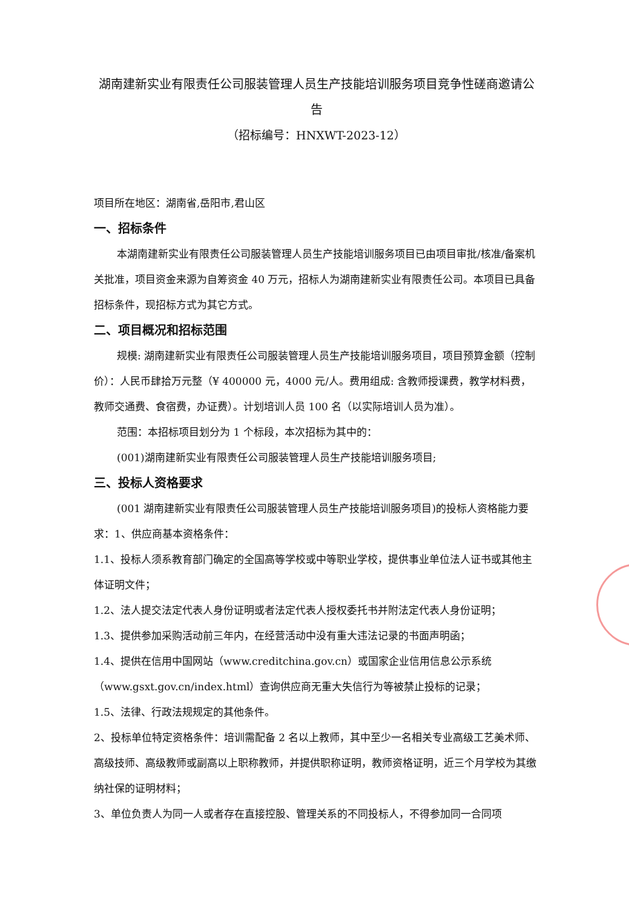湖南建新实业有限责任公司服装管理人员生产技能培训服务项目竞争性磋商邀请公告
（招标编号：HNXWT-2023-12）
项目所在地区：湖南省,岳阳市,君山区
一、招标条件
本湖南建新实业有限责任公司服装管理人员生产技能培训服务项目已由项目审批/核准/备案机关批准，项目资金来源为自筹资金 40 万元，招标人为湖南建新实业有限责任公司。本项目已具备招标条件，现招标方式为其它方式。
二、项目概况和招标范围
规模: 湖南建新实业有限责任公司服装管理人员生产技能培训服务项目，项目预算金额（控制价）：人民币肆拾万元整（¥ 400000 元，4000 元/人。费用组成: 含教师授课费，教学材料费，教师交通费、食宿费，办证费）。计划培训人员 100 名（以实际培训人员为准）。
范围：本招标项目划分为 1 个标段，本次招标为其中的：
(001)湖南建新实业有限责任公司服装管理人员生产技能培训服务项目;
三、投标人资格要求
(001 湖南建新实业有限责任公司服装管理人员生产技能培训服务项目)的投标人资格能力要求：1、供应商基本资格条件：
1.1、投标人须系教育部门确定的全国高等学校或中等职业学校，提供事业单位法人证书或其他主体证明文件；
1.2、法人提交法定代表人身份证明或者法定代表人授权委托书并附法定代表人身份证明；
1.3、提供参加采购活动前三年内，在经营活动中没有重大违法记录的书面声明函；
1.4、提供在信用中国网站（www.creditchina.gov.cn）或国家企业信用信息公示系统（www.gsxt.gov.cn/index.html）查询供应商无重大失信行为等被禁止投标的记录；
1.5、法律、行政法规规定的其他条件。
2、投标单位特定资格条件：培训需配备 2 名以上教师，其中至少一名相关专业高级工艺美术师、高级技师、高级教师或副高以上职称教师，并提供职称证明，教师资格证明，近三个月学校为其缴纳社保的证明材料；
3、单位负责人为同一人或者存在直接控股、管理关系的不同投标人，不得参加同一合同项